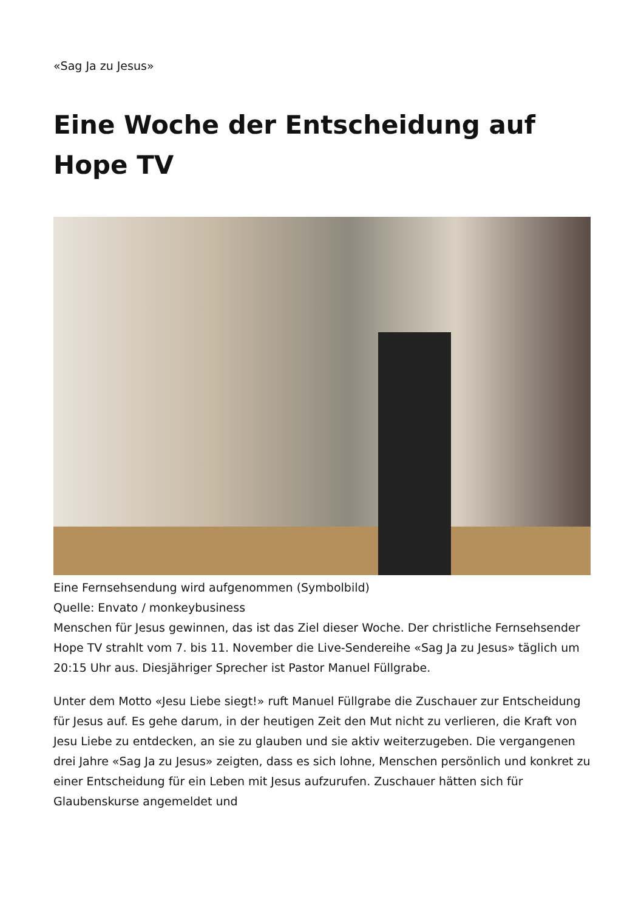«Sag Ja zu Jesus»
Eine Woche der Entscheidung auf Hope TV
Eine Fernsehsendung wird aufgenommen (Symbolbild)
Quelle: Envato / monkeybusiness
Menschen für Jesus gewinnen, das ist das Ziel dieser Woche. Der christliche Fernsehsender Hope TV strahlt vom 7. bis 11. November die Live-Sendereihe «Sag Ja zu Jesus» täglich um 20:15 Uhr aus. Diesjähriger Sprecher ist Pastor Manuel Füllgrabe.
Unter dem Motto «Jesu Liebe siegt!» ruft Manuel Füllgrabe die Zuschauer zur Entscheidung für Jesus auf. Es gehe darum, in der heutigen Zeit den Mut nicht zu verlieren, die Kraft von Jesu Liebe zu entdecken, an sie zu glauben und sie aktiv weiterzugeben. Die vergangenen drei Jahre «Sag Ja zu Jesus» zeigten, dass es sich lohne, Menschen persönlich und konkret zu einer Entscheidung für ein Leben mit Jesus aufzurufen. Zuschauer hätten sich für Glaubenskurse angemeldet und